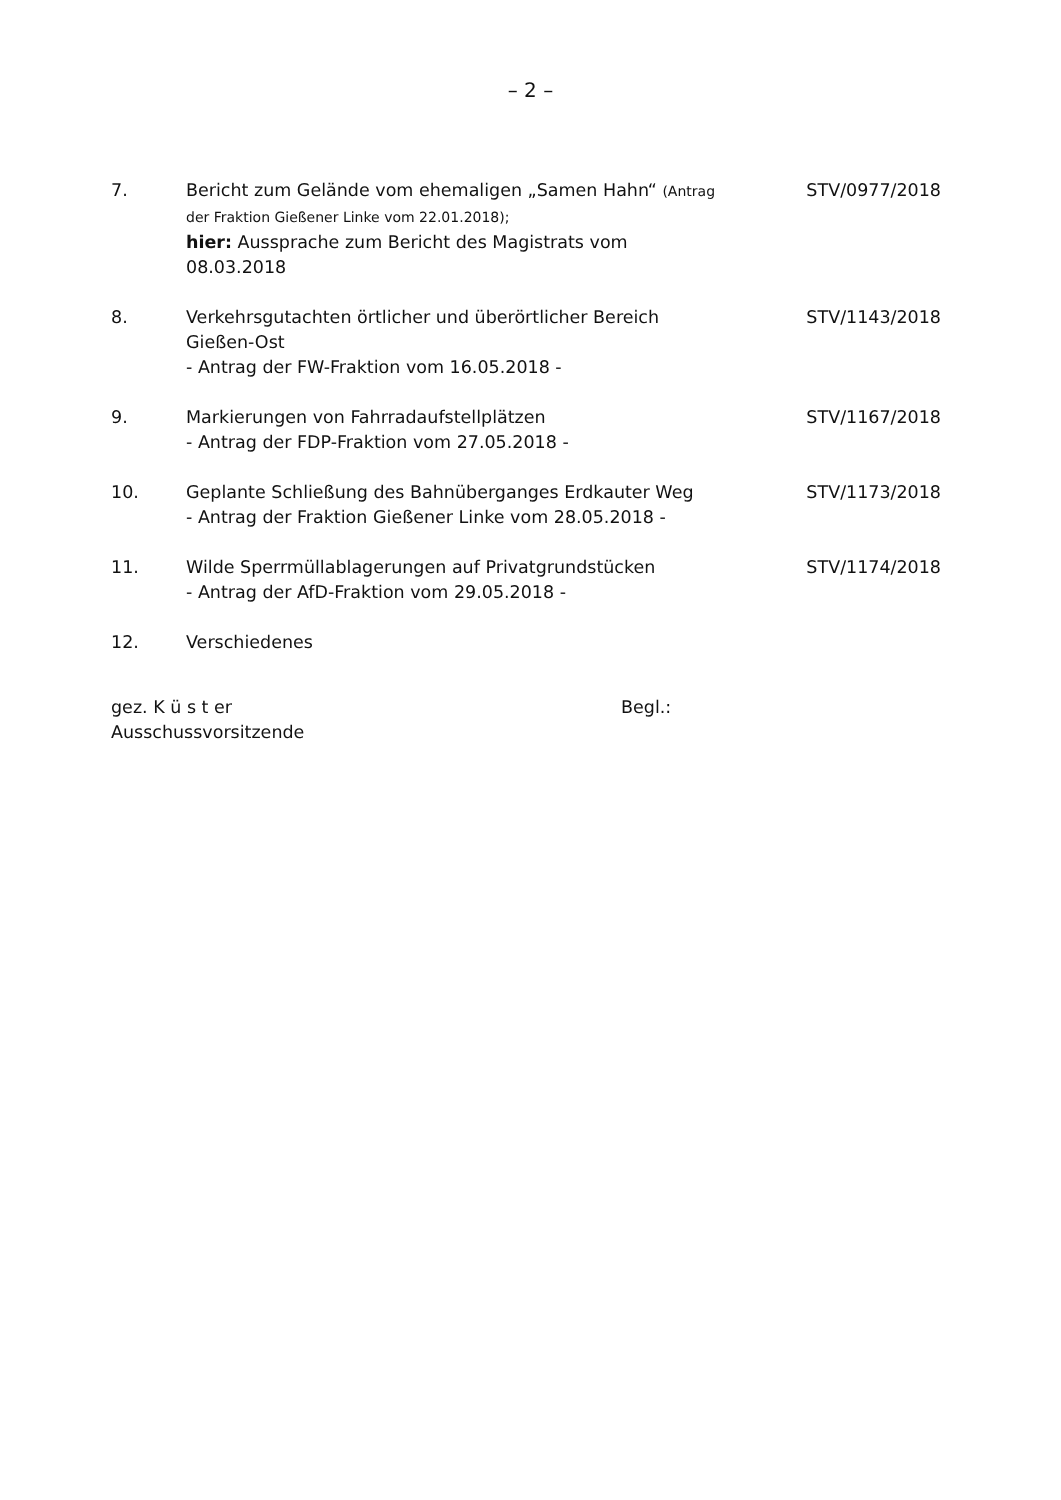– 2 –
7. Bericht zum Gelände vom ehemaligen „Samen Hahn“ (Antrag der Fraktion Gießener Linke vom 22.01.2018);
hier: Aussprache zum Bericht des Magistrats vom 08.03.2018
STV/0977/2018
8. Verkehrsgutachten örtlicher und überörtlicher Bereich Gießen-Ost
- Antrag der FW-Fraktion vom 16.05.2018 -
STV/1143/2018
9. Markierungen von Fahrradaufstellplätzen
- Antrag der FDP-Fraktion vom 27.05.2018 -
STV/1167/2018
10. Geplante Schließung des Bahnüberganges Erdkauter Weg
- Antrag der Fraktion Gießener Linke vom 28.05.2018 -
STV/1173/2018
11. Wilde Sperrmüllablagerungen auf Privatgrundstücken
- Antrag der AfD-Fraktion vom 29.05.2018 -
STV/1174/2018
12. Verschiedenes
gez. K ü s t er
Ausschussvorsitzende
Begl.: